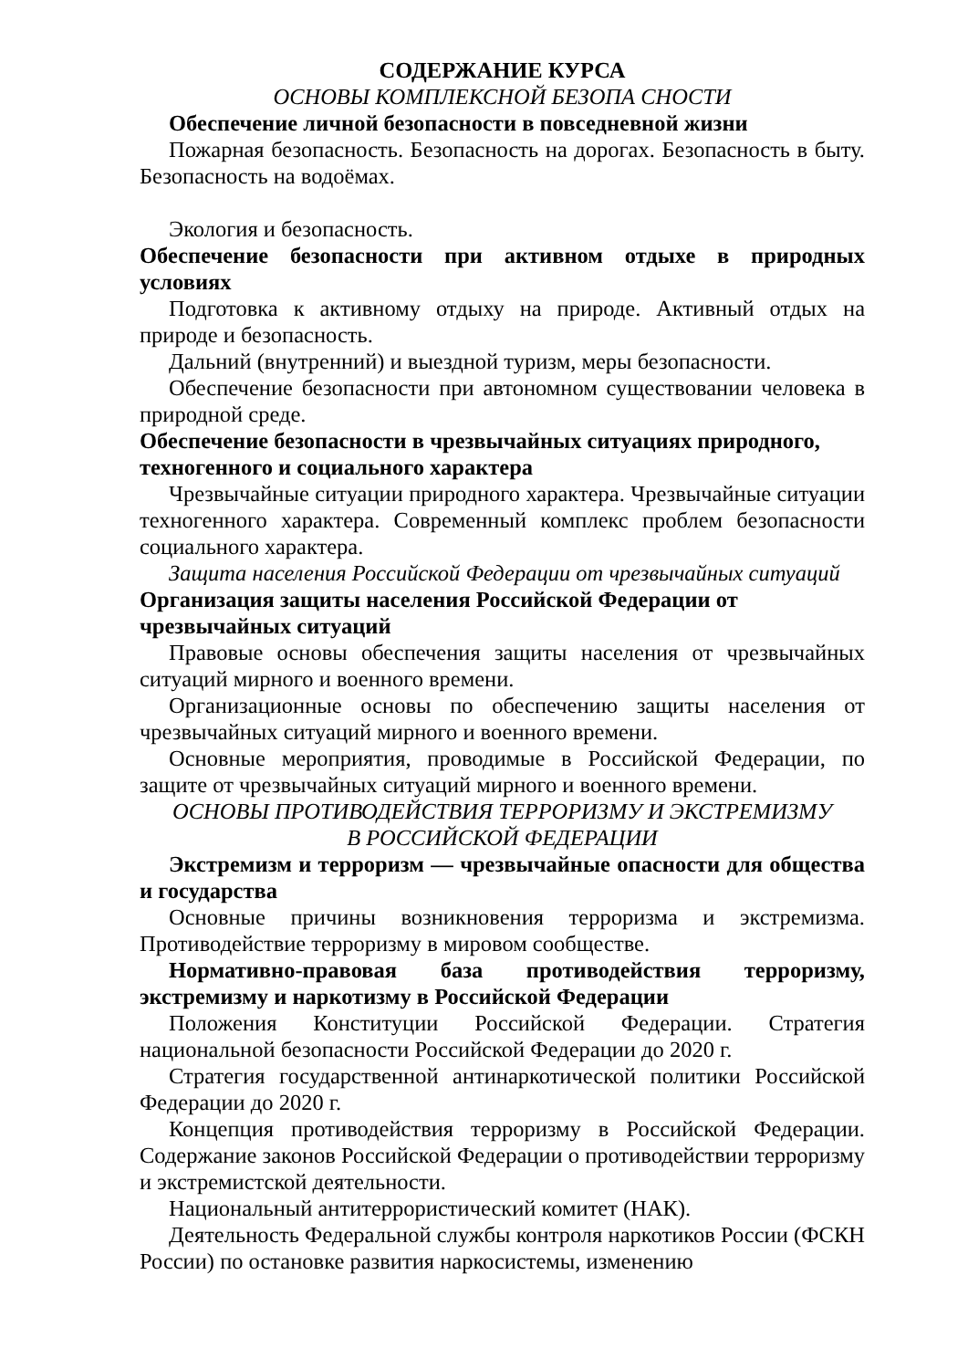СОДЕРЖАНИЕ КУРСА
ОСНОВЫ КОМПЛЕКСНОЙ БЕЗОПА СНОСТИ
Обеспечение личной безопасности в повседневной жизни
Пожарная безопасность. Безопасность на дорогах. Безопасность в быту. Безопасность на водоёмах.
Экология и безопасность.
Обеспечение безопасности при активном отдыхе в природных условиях
Подготовка к активному отдыху на природе. Активный отдых на природе и безопасность.
Дальний (внутренний) и выездной туризм, меры безопасности.
Обеспечение безопасности при автономном существовании человека в природной среде.
Обеспечение безопасности в чрезвычайных ситуациях природного, техногенного и социального характера
Чрезвычайные ситуации природного характера. Чрезвычайные ситуации техногенного характера. Современный комплекс проблем безопасности социального характера.
Защита населения Российской Федерации от чрезвычайных ситуаций
Организация защиты населения Российской Федерации от чрезвычайных ситуаций
Правовые основы обеспечения защиты населения от чрезвычайных ситуаций мирного и военного времени.
Организационные основы по обеспечению защиты населения от чрезвычайных ситуаций мирного и военного времени.
Основные мероприятия, проводимые в Российской Федерации, по защите от чрезвычайных ситуаций мирного и военного времени.
ОСНОВЫ ПРОТИВОДЕЙСТВИЯ ТЕРРОРИЗМУ И ЭКСТРЕМИЗМУ
В РОССИЙСКОЙ ФЕДЕРАЦИИ
Экстремизм и терроризм — чрезвычайные опасности для общества и государства
Основные причины возникновения терроризма и экстремизма. Противодействие терроризму в мировом сообществе.
Нормативно-правовая база противодействия терроризму, экстремизму и наркотизму в Российской Федерации
Положения Конституции Российской Федерации. Стратегия национальной безопасности Российской Федерации до 2020 г.
Стратегия государственной антинаркотической политики Российской Федерации до 2020 г.
Концепция противодействия терроризму в Российской Федерации. Содержание законов Российской Федерации о противодействии терроризму и экстремистской деятельности.
Национальный антитеррористический комитет (НАК).
Деятельность Федеральной службы контроля наркотиков России (ФСКН России) по остановке развития наркосистемы, изменению